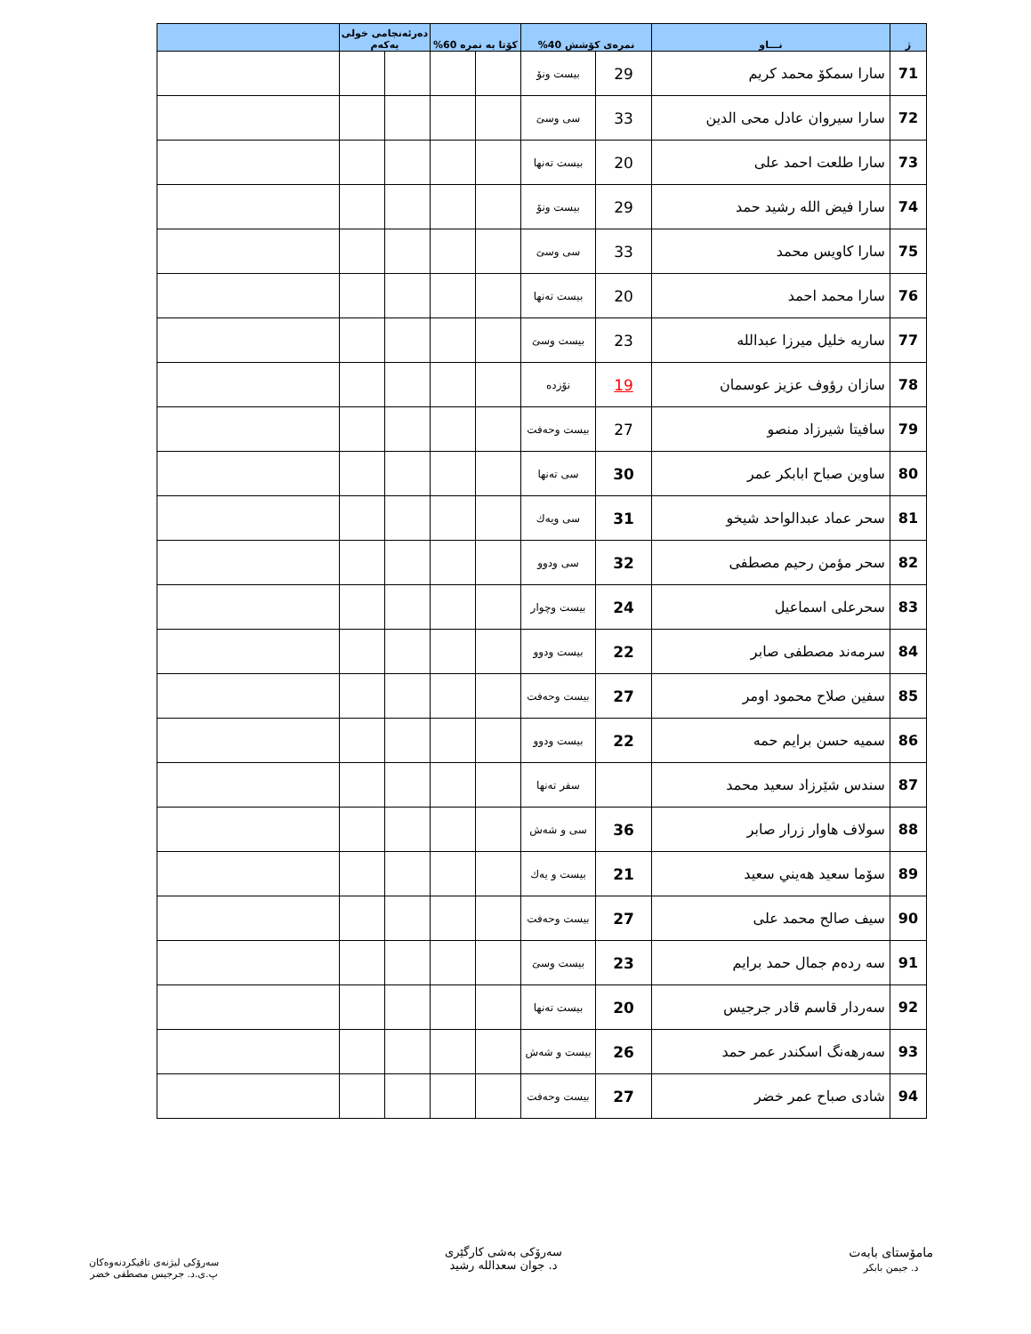| ژ | نـــاو | نمرەی کۆشش 40% | | کۆتا بە نمرە 60% | | دەرئەنجامی خولی یەکەم | | |
| --- | --- | --- | --- | --- | --- | --- | --- | --- |
| 71 | سارا سمكۆ محمد كريم | 29 | بيست ونۆ | | | | | |
| 72 | سارا سيروان عادل محى الدين | 33 | سى وسىَ | | | | | |
| 73 | سارا طلعت احمد على | 20 | بيست تەنها | | | | | |
| 74 | سارا فيض الله رشيد حمد | 29 | بيست ونۆ | | | | | |
| 75 | سارا كاويس محمد | 33 | سى وسىَ | | | | | |
| 76 | سارا محمد احمد | 20 | بيست تەنها | | | | | |
| 77 | ساريه خليل ميرزا عبدالله | 23 | بيست وسىَ | | | | | |
| 78 | سازان رؤوف عزيز عوسمان | 19 | نۆزدە | | | | | |
| 79 | سافيتا شيرزاد منصو | 27 | بيست وحەفت | | | | | |
| 80 | ساوين صباح ابابكر عمر | 30 | سى تەنها | | | | | |
| 81 | سحر عماد عبدالواحد شيخو | 31 | سى ويەك | | | | | |
| 82 | سحر مؤمن رحيم مصطفى | 32 | سى ودوو | | | | | |
| 83 | سحرعلى اسماعيل | 24 | بيست وچوار | | | | | |
| 84 | سرمەند مصطفى صابر | 22 | بيست ودوو | | | | | |
| 85 | سفين صلاح محمود اومر | 27 | بيست وحەفت | | | | | |
| 86 | سميه حسن برايم حمه | 22 | بيست ودوو | | | | | |
| 87 | سندس شێرزاد سعيد محمد | | سفر تەنها | | | | | |
| 88 | سولاف هاوار زرار صابر | 36 | سى و شەش | | | | | |
| 89 | سۆما سعيد هەيني سعيد | 21 | بيست و يەك | | | | | |
| 90 | سيف صالح محمد على | 27 | بيست وحەفت | | | | | |
| 91 | سه ردەم جمال حمد برايم | 23 | بيست وسىَ | | | | | |
| 92 | سەردار قاسم قادر جرجيس | 20 | بيست تەنها | | | | | |
| 93 | سەرهەنگ اسكندر عمر حمد | 26 | بيست و شەش | | | | | |
| 94 | شادى صباح عمر خضر | 27 | بيست وحەفت | | | | | |
مامۆستای بابەت
د. جيمن بابكر
سەرۆكی بەشی كارگێری
د. جوان سعدالله رشيد
سەرۆكی لیژنەی تاقیکردنەوەکان
پ.ی.د. جرجيس مصطفى خضر